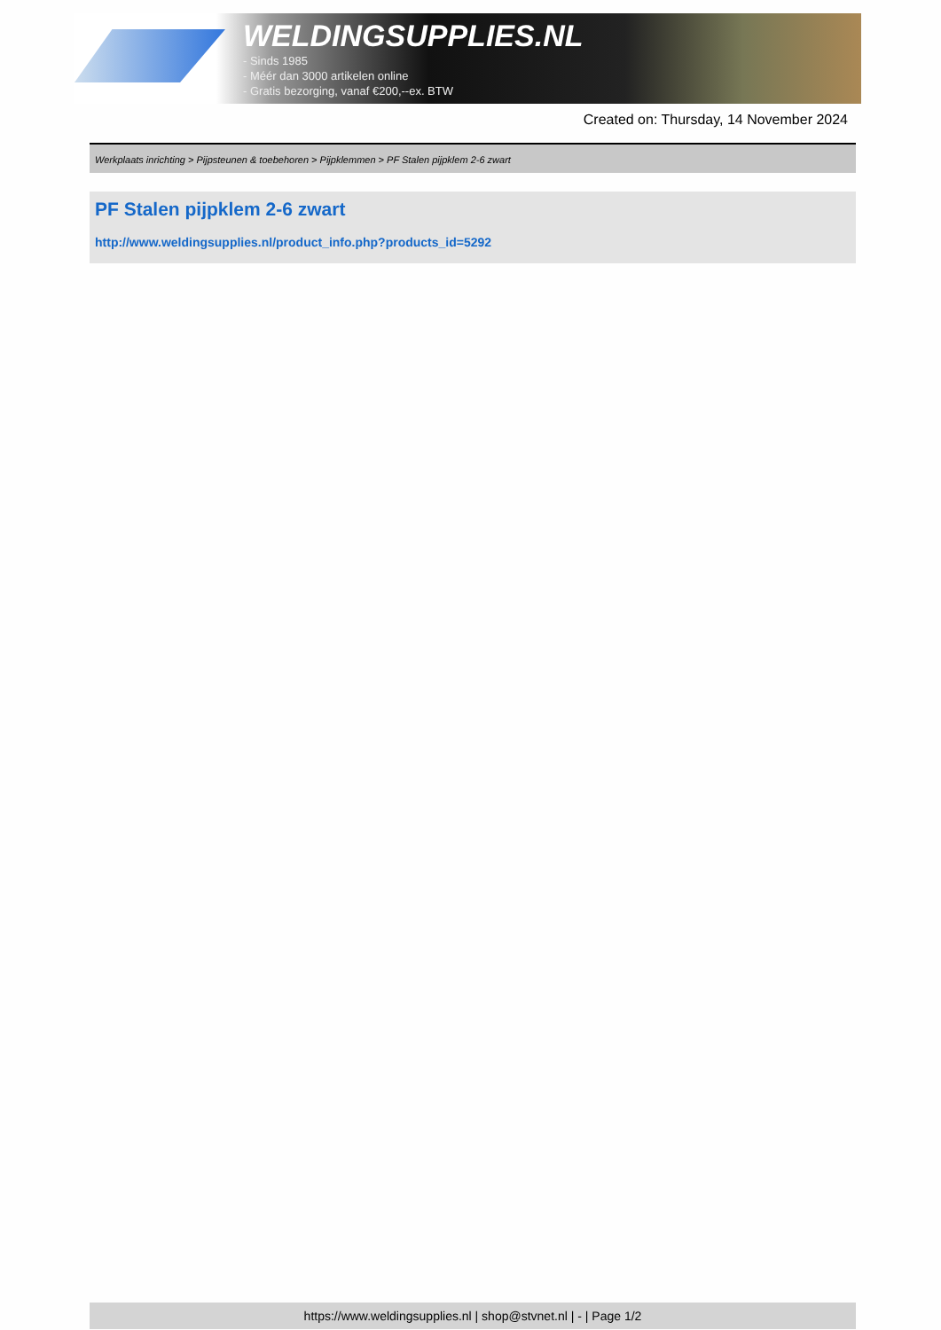WELDINGSUPPLIES.NL
- Sinds 1985
- Méér dan 3000 artikelen online
- Gratis bezorging, vanaf €200,--ex. BTW
Created on: Thursday, 14 November 2024
Werkplaats inrichting > Pijpsteunen & toebehoren > Pijpklemmen > PF Stalen pijpklem 2-6 zwart
PF Stalen pijpklem 2-6 zwart
http://www.weldingsupplies.nl/product_info.php?products_id=5292
https://www.weldingsupplies.nl | shop@stvnet.nl | - | Page 1/2